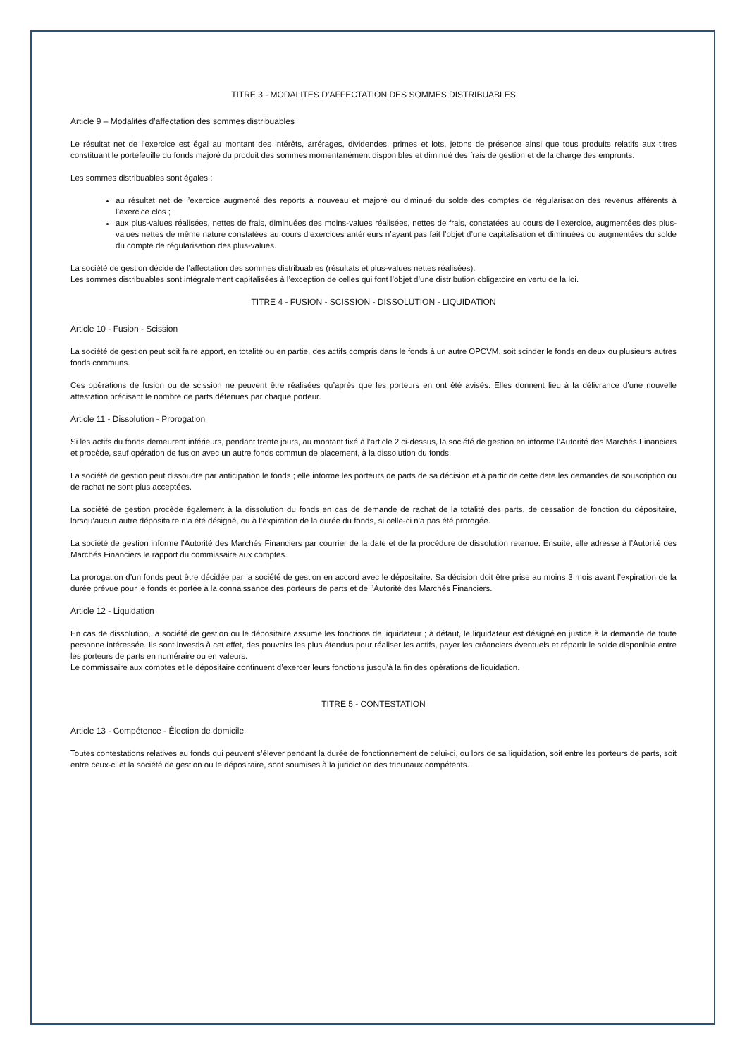TITRE 3 - MODALITES D’AFFECTATION DES SOMMES DISTRIBUABLES
Article 9 – Modalités d’affectation des sommes distribuables
Le résultat net de l’exercice est égal au montant des intérêts, arrérages, dividendes, primes et lots, jetons de présence ainsi que tous produits relatifs aux titres constituant le portefeuille du fonds majoré du produit des sommes momentanément disponibles et diminué des frais de gestion et de la charge des emprunts.
Les sommes distribuables sont égales :
au résultat net de l’exercice augmenté des reports à nouveau et majoré ou diminué du solde des comptes de régularisation des revenus afférents à l’exercice clos ;
aux plus-values réalisées, nettes de frais, diminuées des moins-values réalisées, nettes de frais, constatées au cours de l’exercice, augmentées des plus-values nettes de même nature constatées au cours d’exercices antérieurs n’ayant pas fait l’objet d’une capitalisation et diminuées ou augmentées du solde du compte de régularisation des plus-values.
La société de gestion décide de l’affectation des sommes distribuables (résultats et plus-values nettes réalisées).
Les sommes distribuables sont intégralement capitalisées à l’exception de celles qui font l’objet d’une distribution obligatoire en vertu de la loi.
TITRE 4 - FUSION - SCISSION - DISSOLUTION - LIQUIDATION
Article 10 - Fusion - Scission
La société de gestion peut soit faire apport, en totalité ou en partie, des actifs compris dans le fonds à un autre OPCVM, soit scinder le fonds en deux ou plusieurs autres fonds communs.
Ces opérations de fusion ou de scission ne peuvent être réalisées qu’après que les porteurs en ont été avisés. Elles donnent lieu à la délivrance d’une nouvelle attestation précisant le nombre de parts détenues par chaque porteur.
Article 11 - Dissolution - Prorogation
Si les actifs du fonds demeurent inférieurs, pendant trente jours, au montant fixé à l’article 2 ci-dessus, la société de gestion en informe l’Autorité des Marchés Financiers et procède, sauf opération de fusion avec un autre fonds commun de placement, à la dissolution du fonds.
La société de gestion peut dissoudre par anticipation le fonds ; elle informe les porteurs de parts de sa décision et à partir de cette date les demandes de souscription ou de rachat ne sont plus acceptées.
La société de gestion procède également à la dissolution du fonds en cas de demande de rachat de la totalité des parts, de cessation de fonction du dépositaire, lorsqu’aucun autre dépositaire n’a été désigné, ou à l’expiration de la durée du fonds, si celle-ci n’a pas été prorogée.
La société de gestion informe l’Autorité des Marchés Financiers par courrier de la date et de la procédure de dissolution retenue. Ensuite, elle adresse à l’Autorité des Marchés Financiers le rapport du commissaire aux comptes.
La prorogation d’un fonds peut être décidée par la société de gestion en accord avec le dépositaire. Sa décision doit être prise au moins 3 mois avant l’expiration de la durée prévue pour le fonds et portée à la connaissance des porteurs de parts et de l’Autorité des Marchés Financiers.
Article 12 - Liquidation
En cas de dissolution, la société de gestion ou le dépositaire assume les fonctions de liquidateur ; à défaut, le liquidateur est désigné en justice à la demande de toute personne intéressée. Ils sont investis à cet effet, des pouvoirs les plus étendus pour réaliser les actifs, payer les créanciers éventuels et répartir le solde disponible entre les porteurs de parts en numéraire ou en valeurs.
Le commissaire aux comptes et le dépositaire continuent d’exercer leurs fonctions jusqu’à la fin des opérations de liquidation.
TITRE 5 - CONTESTATION
Article 13 - Compétence - Élection de domicile
Toutes contestations relatives au fonds qui peuvent s’élever pendant la durée de fonctionnement de celui-ci, ou lors de sa liquidation, soit entre les porteurs de parts, soit entre ceux-ci et la société de gestion ou le dépositaire, sont soumises à la juridiction des tribunaux compétents.